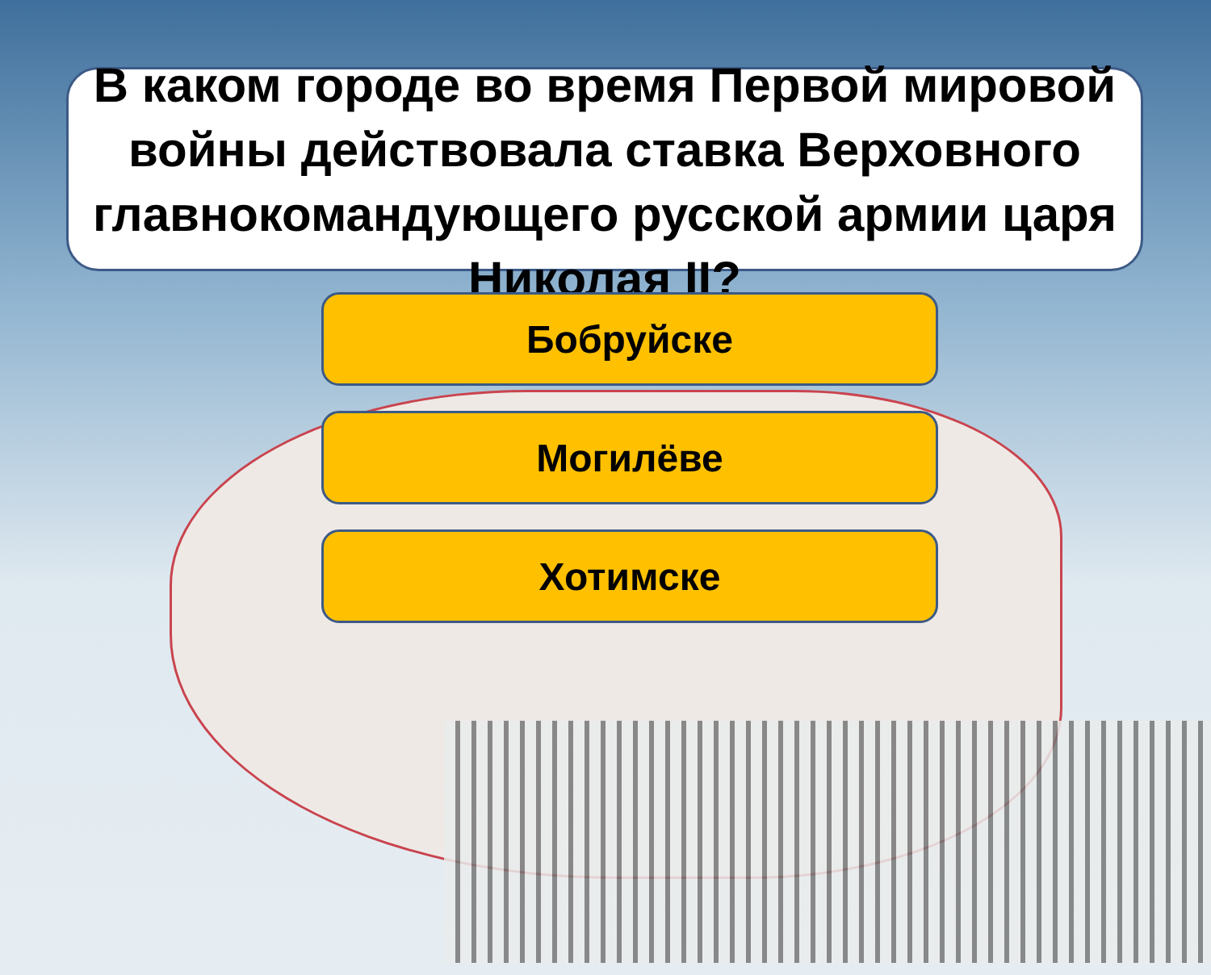В каком городе во время Первой мировой войны действовала ставка Верховного главнокомандующего русской армии царя Николая II?
Бобруйске
Могилёве
Хотимске